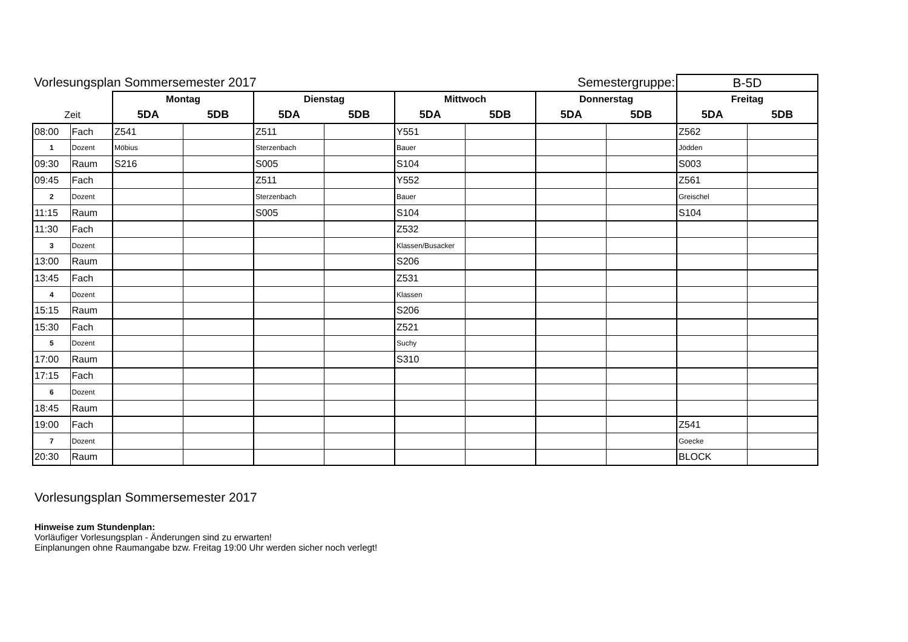| Vorlesungsplan Sommersemester 2017 | | | | | | | | Semestergruppe: | | B-5D | |
| | | Montag | | Dienstag | | Mittwoch | | Donnerstag | | Freitag | |
| Zeit | | 5DA | 5DB | 5DA | 5DB | 5DA | 5DB | 5DA | 5DB | 5DA | 5DB |
| 08:00 | Fach | Z541 | | Z511 | | Y551 | | | | Z562 | |
| 1 | Dozent | Möbius | | Sterzenbach | | Bauer | | | | Jödden | |
| 09:30 | Raum | S216 | | S005 | | S104 | | | | S003 | |
| 09:45 | Fach | | | Z511 | | Y552 | | | | Z561 | |
| 2 | Dozent | | | Sterzenbach | | Bauer | | | | Greischel | |
| 11:15 | Raum | | | S005 | | S104 | | | | S104 | |
| 11:30 | Fach | | | | | Z532 | | | | | |
| 3 | Dozent | | | | | Klassen/Busacker | | | | | |
| 13:00 | Raum | | | | | S206 | | | | | |
| 13:45 | Fach | | | | | Z531 | | | | | |
| 4 | Dozent | | | | | Klassen | | | | | |
| 15:15 | Raum | | | | | S206 | | | | | |
| 15:30 | Fach | | | | | Z521 | | | | | |
| 5 | Dozent | | | | | Suchy | | | | | |
| 17:00 | Raum | | | | | S310 | | | | | |
| 17:15 | Fach | | | | | | | | | | |
| 6 | Dozent | | | | | | | | | | |
| 18:45 | Raum | | | | | | | | | | |
| 19:00 | Fach | | | | | | | | | Z541 | |
| 7 | Dozent | | | | | | | | | Goecke | |
| 20:30 | Raum | | | | | | | | | BLOCK | |
Vorlesungsplan Sommersemester 2017
Hinweise zum Stundenplan:
Vorläufiger Vorlesungsplan - Änderungen sind zu erwarten!
Einplanungen ohne Raumangabe bzw. Freitag 19:00 Uhr werden sicher noch verlegt!